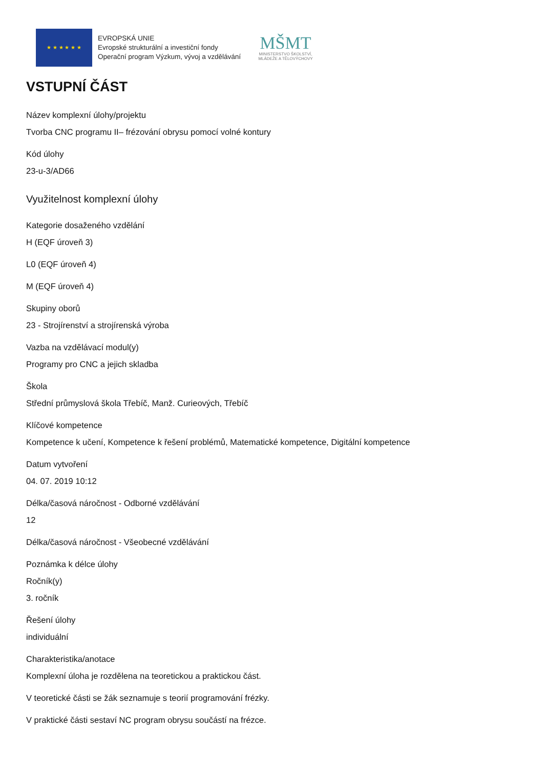★ ★ ★ ★ ★ ★
EVROPSKÁ UNIE
Evropské strukturální a investiční fondy
Operační program Výzkum, vývoj a vzdělávání
MŠMT
MINISTERSTVO ŠKOLSTVÍ,
MLÁDEŽE A TĚLOVÝCHOVY
VSTUPNÍ ČÁST
Název komplexní úlohy/projektu
Tvorba CNC programu II– frézování obrysu pomocí volné kontury
Kód úlohy
23-u-3/AD66
Využitelnost komplexní úlohy
Kategorie dosaženého vzdělání
H (EQF úroveň 3)
L0 (EQF úroveň 4)
M (EQF úroveň 4)
Skupiny oborů
23 - Strojírenství a strojírenská výroba
Vazba na vzdělávací modul(y)
Programy pro CNC a jejich skladba
Škola
Střední průmyslová škola Třebíč, Manž. Curieových, Třebíč
Klíčové kompetence
Kompetence k učení, Kompetence k řešení problémů, Matematické kompetence, Digitální kompetence
Datum vytvoření
04. 07. 2019 10:12
Délka/časová náročnost - Odborné vzdělávání
12
Délka/časová náročnost - Všeobecné vzdělávání
Poznámka k délce úlohy
Ročník(y)
3. ročník
Řešení úlohy
individuální
Charakteristika/anotace
Komplexní úloha je rozdělena na teoretickou a praktickou část.
V teoretické části se žák seznamuje s teorií programování frézky.
V praktické části sestaví NC program obrysu součástí na frézce.